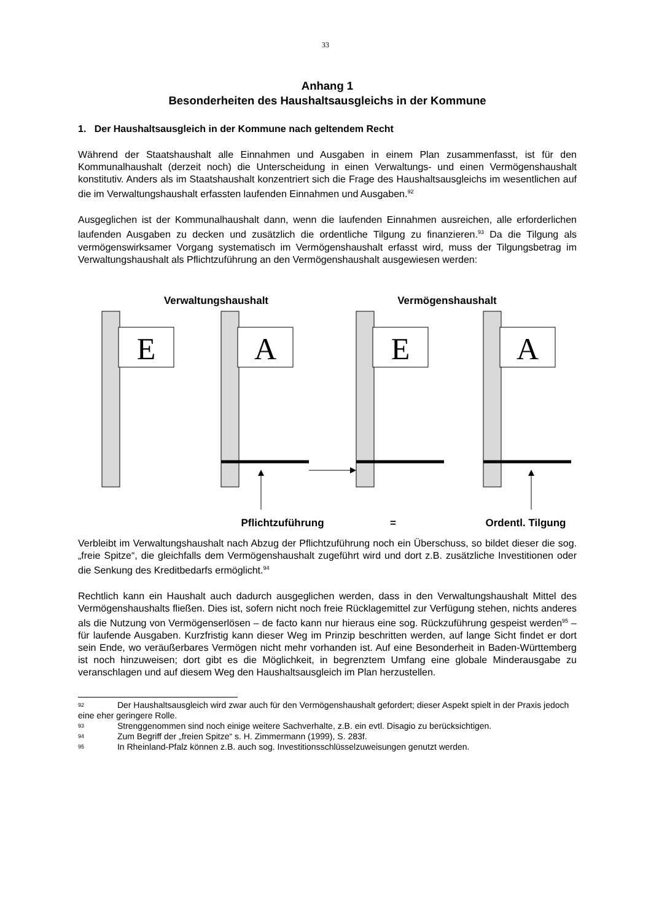33
Anhang 1
Besonderheiten des Haushaltsausgleichs in der Kommune
1. Der Haushaltsausgleich in der Kommune nach geltendem Recht
Während der Staatshaushalt alle Einnahmen und Ausgaben in einem Plan zusammenfasst, ist für den Kommunalhaushalt (derzeit noch) die Unterscheidung in einen Verwaltungs- und einen Vermögenshaushalt konstitutiv. Anders als im Staatshaushalt konzentriert sich die Frage des Haushaltsausgleichs im wesentlichen auf die im Verwaltungshaushalt erfassten laufenden Einnahmen und Ausgaben.<sup>92</sup>
Ausgeglichen ist der Kommunalhaushalt dann, wenn die laufenden Einnahmen ausreichen, alle erforderlichen laufenden Ausgaben zu decken und zusätzlich die ordentliche Tilgung zu finanzieren.<sup>93</sup> Da die Tilgung als vermögenswirksamer Vorgang systematisch im Vermögenshaushalt erfasst wird, muss der Tilgungsbetrag im Verwaltungshaushalt als Pflichtzuführung an den Vermögenshaushalt ausgewiesen werden:
Verwaltungshaushalt
Vermögenshaushalt
E
A
E
A
Pflichtzuführung
=
Ordentl. Tilgung
Verbleibt im Verwaltungshaushalt nach Abzug der Pflichtzuführung noch ein Überschuss, so bildet dieser die sog. „freie Spitze“, die gleichfalls dem Vermögenshaushalt zugeführt wird und dort z.B. zusätzliche Investitionen oder die Senkung des Kreditbedarfs ermöglicht.<sup>94</sup>
Rechtlich kann ein Haushalt auch dadurch ausgeglichen werden, dass in den Verwaltungshaushalt Mittel des Vermögenshaushalts fließen. Dies ist, sofern nicht noch freie Rücklagemittel zur Verfügung stehen, nichts anderes als die Nutzung von Vermögenserlösen – de facto kann nur hieraus eine sog. Rückzuführung gespeist werden<sup>95</sup> – für laufende Ausgaben. Kurzfristig kann dieser Weg im Prinzip beschritten werden, auf lange Sicht findet er dort sein Ende, wo veräußerbares Vermögen nicht mehr vorhanden ist. Auf eine Besonderheit in Baden-Württemberg ist noch hinzuweisen; dort gibt es die Möglichkeit, in begrenztem Umfang eine globale Minderausgabe zu veranschlagen und auf diesem Weg den Haushaltsausgleich im Plan herzustellen.
<sup>92</sup> Der Haushaltsausgleich wird zwar auch für den Vermögenshaushalt gefordert; dieser Aspekt spielt in der Praxis jedoch eine eher geringere Rolle.
<sup>93</sup> Strenggenommen sind noch einige weitere Sachverhalte, z.B. ein evtl. Disagio zu berücksichtigen.
<sup>94</sup> Zum Begriff der „freien Spitze“ s. H. Zimmermann (1999), S. 283f.
<sup>95</sup> In Rheinland-Pfalz können z.B. auch sog. Investitionsschlüsselzuweisungen genutzt werden.